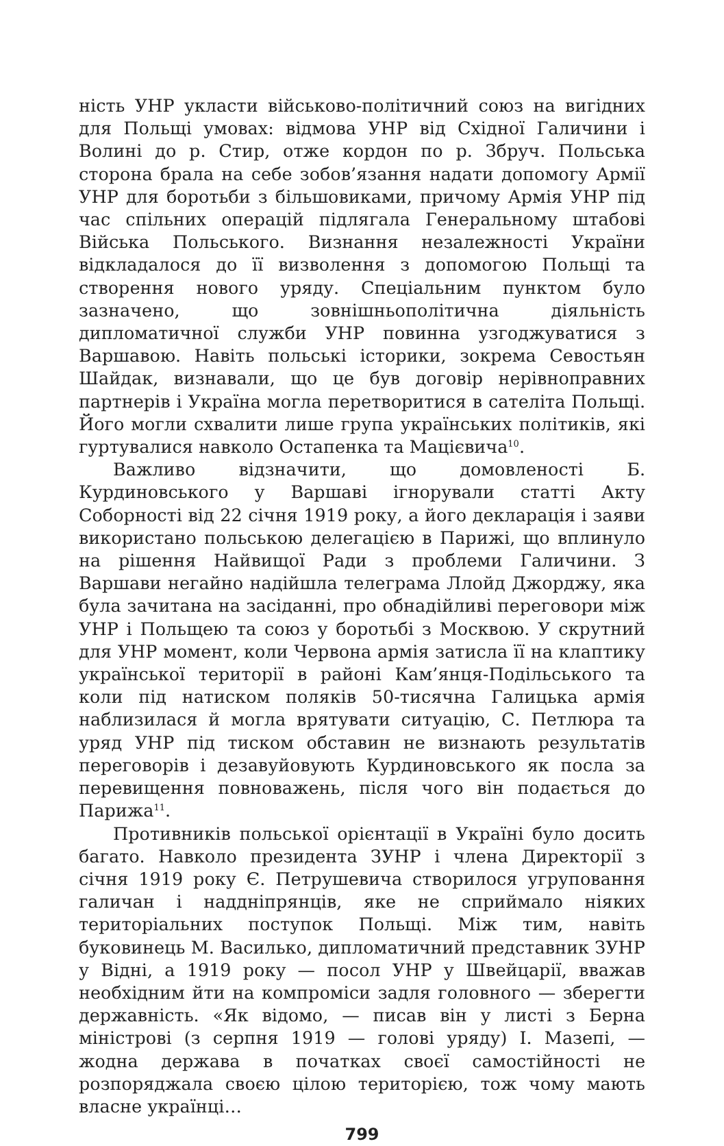ність УНР укласти військово-політичний союз на вигідних для Польщі умовах: відмова УНР від Східної Галичини і Волині до р. Стир, отже кордон по р. Збруч. Польська сторона брала на себе зобов’язання надати допомогу Армії УНР для боротьби з більшовиками, причому Армія УНР під час спільних операцій підлягала Генеральному штабові Війська Польського. Визнання незалежності України відкладалося до її визволення з допомогою Польщі та створення нового уряду. Спеціальним пунктом було зазначено, що зовнішньополітична діяльність дипломатичної служби УНР повинна узгоджуватися з Варшавою. Навіть польські історики, зокрема Севостьян Шайдак, визнавали, що це був договір нерівноправних партнерів і Україна могла перетворитися в сателіта Польщі. Його могли схвалити лише група українських політиків, які гуртувалися навколо Остапенка та Мацієвича<sup>10</sup>.
Важливо відзначити, що домовленості Б. Курдиновського у Варшаві ігнорували статті Акту Соборності від 22 січня 1919 року, а його декларація і заяви використано польською делегацією в Парижі, що вплинуло на рішення Найвищої Ради з проблеми Галичини. З Варшави негайно надійшла телеграма Ллойд Джорджу, яка була зачитана на засіданні, про обнадійливі переговори між УНР і Польщею та союз у боротьбі з Москвою. У скрутний для УНР момент, коли Червона армія затисла її на клаптику української території в районі Кам’янця-Подільського та коли під натиском поляків 50-тисячна Галицька армія наблизилася й могла врятувати ситуацію, С. Петлюра та уряд УНР під тиском обставин не визнають результатів переговорів і дезавуйовують Курдиновського як посла за перевищення повноважень, після чого він подається до Парижа<sup>11</sup>.
Противників польської орієнтації в Україні було досить багато. Навколо президента ЗУНР і члена Директорії з січня 1919 року Є. Петрушевича створилося угруповання галичан і наддніпрянців, яке не сприймало ніяких територіальних поступок Польщі. Між тим, навіть буковинець М. Василько, дипломатичний представник ЗУНР у Відні, а 1919 року — посол УНР у Швейцарії, вважав необхідним йти на компроміси задля головного — зберегти державність. «Як відомо, — писав він у листі з Берна міністрові (з серпня 1919 — голові уряду) І. Мазепі, — жодна держава в початках своєї самостійності не розпоряджала своєю цілою територією, тож чому мають власне українці…
799